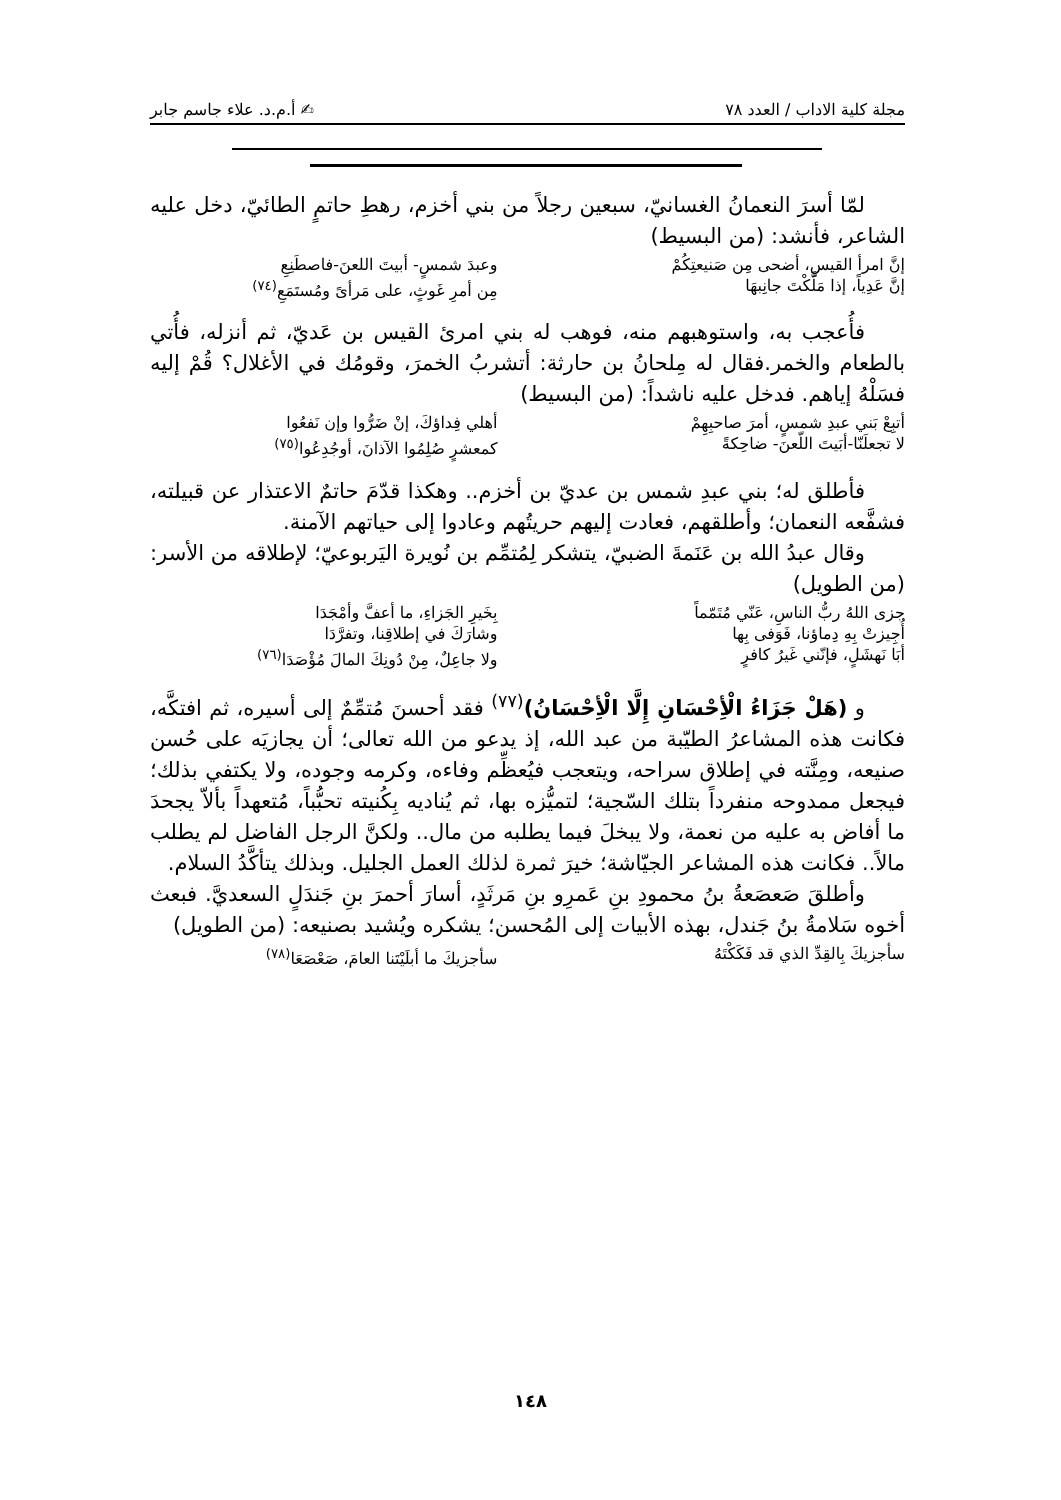مجلة كلية الاداب / العدد ٧٨ ✍ أ.م.د. علاء جاسم جابر
لمّا أسرَ النعمانُ الغسانيّ، سبعين رجلاً من بني أخزم، رهطِ حاتمٍ الطائيّ، دخل عليه الشاعر، فأنشد: (من البسيط)
إنَّ امرأ القيسِ، أضحى مِن صَنيعتِكُمْ
وعبدَ شمسٍ- أبيتَ اللعنَ-فاصطَنِعِ
إنَّ عَدِياً، إذا مَلَّكْتَ جانِبهَا
مِن أمرِ غَوثٍ، على مَرأىً ومُستَمَعِ<sup>(٧٤)</sup>
فأُعجب به، واستوهبهم منه، فوهب له بني امرئ القيس بن عَديّ، ثم أنزله، فأُتي بالطعام والخمر.فقال له مِلحانُ بن حارثة: أتشربُ الخمرَ، وقومُك في الأغلال؟ قُمْ إليه فسَلْهُ إياهم. فدخل عليه ناشداً: (من البسيط)
أتبِعْ بَني عبدِ شمسٍ، أمرَ صاحبِهِمْ
أهلي فِداؤكَ، إنْ ضَرُّوا وإن نَفعُوا
لا تجعلَنّا-أبَيتَ اللّعنَ- ضاحِكةً
كمعشرٍ صُلِمُوا الآذانَ، أوجُدِعُوا<sup>(٧٥)</sup>
فأطلق له؛ بني عبدِ شمس بن عديّ بن أخزم.. وهكذا قدّمَ حاتمٌ الاعتذار عن قبيلته، فشفَّعه النعمان؛ وأطلقهم، فعادت إليهم حريتُهم وعادوا إلى حياتهم الآمنة.
وقال عبدُ الله بن عَنَمةَ الضبيّ، يتشكر لِمُتمِّم بن نُويرة اليَربوعيّ؛ لإطلاقه من الأسر: (من الطويل)
جزى اللهُ ربُّ الناسِ، عَنّي مُتَمّماً
بِخَيرِ الجَزاءِ، ما أعفَّ وأمْجَدَا
أُجِيزتْ بِهِ دِماؤنا، فَوَفى بِها
وشارَكَ في إطلاقِنا، وتفرَّدَا
أبَا نَهشَلٍ، فإنّني غَيرُ كافرٍ
ولا جاعِلٌ، مِنْ دُونِكَ المالَ مُؤْصَدَا<sup>(٧٦)</sup>
و (هَلْ جَزَاءُ الْأِحْسَانِ إِلَّا الْأِحْسَانُ)<sup>(٧٧)</sup> فقد أحسنَ مُتمِّمٌ إلى أسيره، ثم افتكَّه، فكانت هذه المشاعرُ الطيّبة من عبد الله، إذ يدعو من الله تعالى؛ أن يجازيَه على حُسن صنيعه، ومِنَّته في إطلاق سراحه، ويتعجب فيُعظِّم وفاءه، وكرمه وجوده، ولا يكتفي بذلك؛ فيجعل ممدوحه منفرداً بتلك السّجية؛ لتميُّزه بها، ثم يُناديه بِكُنيته تحبُّباً، مُتعهداً بألاّ يجحدَ ما أفاض به عليه من نعمة، ولا يبخلَ فيما يطلبه من مال.. ولكنَّ الرجل الفاضل لم يطلب مالاً.. فكانت هذه المشاعر الجيّاشة؛ خيرَ ثمرة لذلك العمل الجليل. وبذلك يتأكَّدُ السلام.
وأطلقَ صَعصَعةُ بنُ محمودِ بنِ عَمرِو بنِ مَرثَدٍ، أسارَ أحمرَ بنِ جَندَلٍ السعديَّ. فبعث أخوه سَلامةُ بنُ جَندل، بهذه الأبيات إلى المُحسن؛ يشكره ويُشيد بصنيعه: (من الطويل)
سأجزيكَ بِالقِدِّ الذي قد فَكَكْتَهُ
سأجزيكَ ما أبلَيْتَنا العامَ، صَعْصَعَا<sup>(٧٨)</sup>
١٤٨